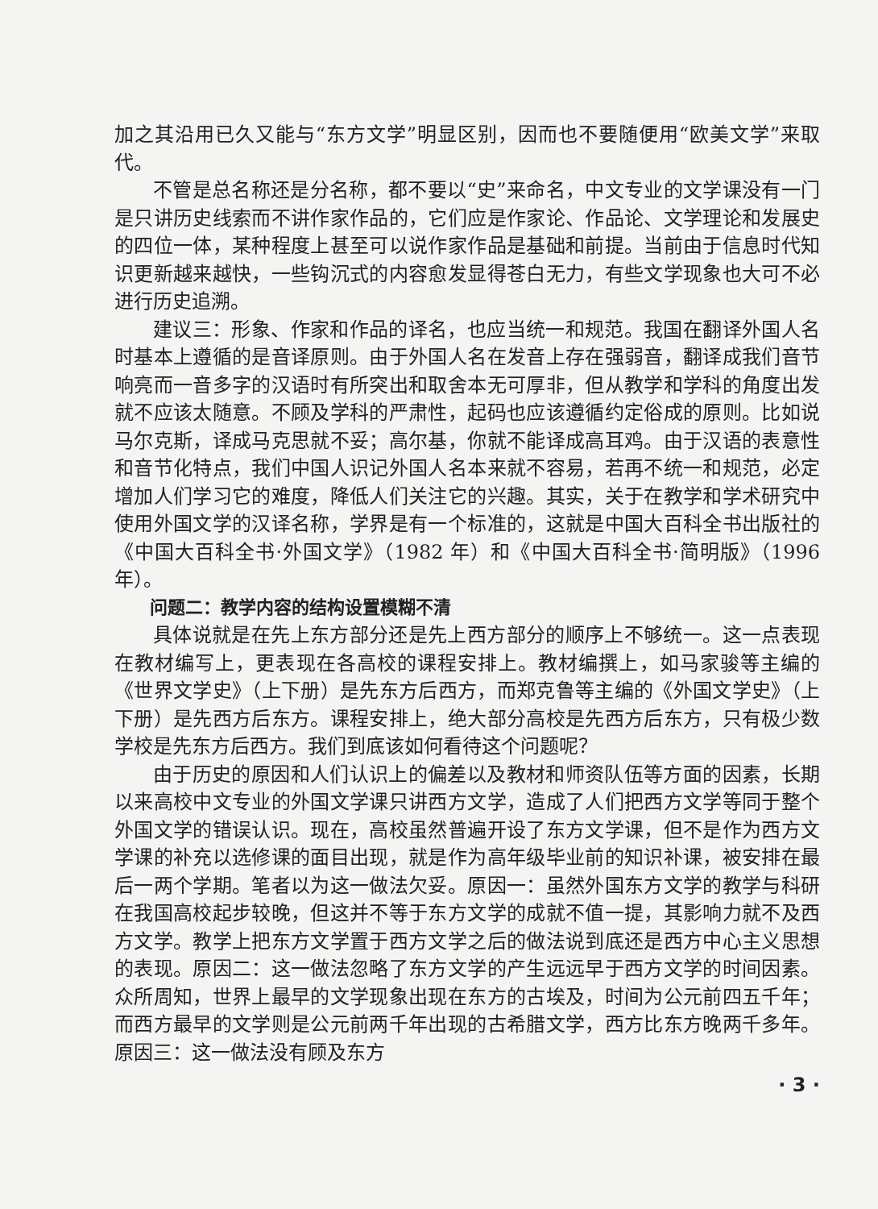加之其沿用已久又能与“东方文学”明显区别，因而也不要随便用“欧美文学”来取代。
不管是总名称还是分名称，都不要以“史”来命名，中文专业的文学课没有一门是只讲历史线索而不讲作家作品的，它们应是作家论、作品论、文学理论和发展史的四位一体，某种程度上甚至可以说作家作品是基础和前提。当前由于信息时代知识更新越来越快，一些钩沉式的内容愈发显得苍白无力，有些文学现象也大可不必进行历史追溯。
建议三：形象、作家和作品的译名，也应当统一和规范。我国在翻译外国人名时基本上遵循的是音译原则。由于外国人名在发音上存在强弱音，翻译成我们音节响亮而一音多字的汉语时有所突出和取舍本无可厚非，但从教学和学科的角度出发就不应该太随意。不顾及学科的严肃性，起码也应该遵循约定俗成的原则。比如说马尔克斯，译成马克思就不妥；高尔基，你就不能译成高耳鸡。由于汉语的表意性和音节化特点，我们中国人识记外国人名本来就不容易，若再不统一和规范，必定增加人们学习它的难度，降低人们关注它的兴趣。其实，关于在教学和学术研究中使用外国文学的汉译名称，学界是有一个标准的，这就是中国大百科全书出版社的《中国大百科全书·外国文学》（1982 年）和《中国大百科全书·简明版》（1996 年）。
问题二：教学内容的结构设置模糊不清
具体说就是在先上东方部分还是先上西方部分的顺序上不够统一。这一点表现在教材编写上，更表现在各高校的课程安排上。教材编撰上，如马家骏等主编的《世界文学史》（上下册）是先东方后西方，而郑克鲁等主编的《外国文学史》（上下册）是先西方后东方。课程安排上，绝大部分高校是先西方后东方，只有极少数学校是先东方后西方。我们到底该如何看待这个问题呢？
由于历史的原因和人们认识上的偏差以及教材和师资队伍等方面的因素，长期以来高校中文专业的外国文学课只讲西方文学，造成了人们把西方文学等同于整个外国文学的错误认识。现在，高校虽然普遍开设了东方文学课，但不是作为西方文学课的补充以选修课的面目出现，就是作为高年级毕业前的知识补课，被安排在最后一两个学期。笔者以为这一做法欠妥。原因一：虽然外国东方文学的教学与科研在我国高校起步较晚，但这并不等于东方文学的成就不值一提，其影响力就不及西方文学。教学上把东方文学置于西方文学之后的做法说到底还是西方中心主义思想的表现。原因二：这一做法忽略了东方文学的产生远远早于西方文学的时间因素。众所周知，世界上最早的文学现象出现在东方的古埃及，时间为公元前四五千年；而西方最早的文学则是公元前两千年出现的古希腊文学，西方比东方晚两千多年。原因三：这一做法没有顾及东方
· 3 ·